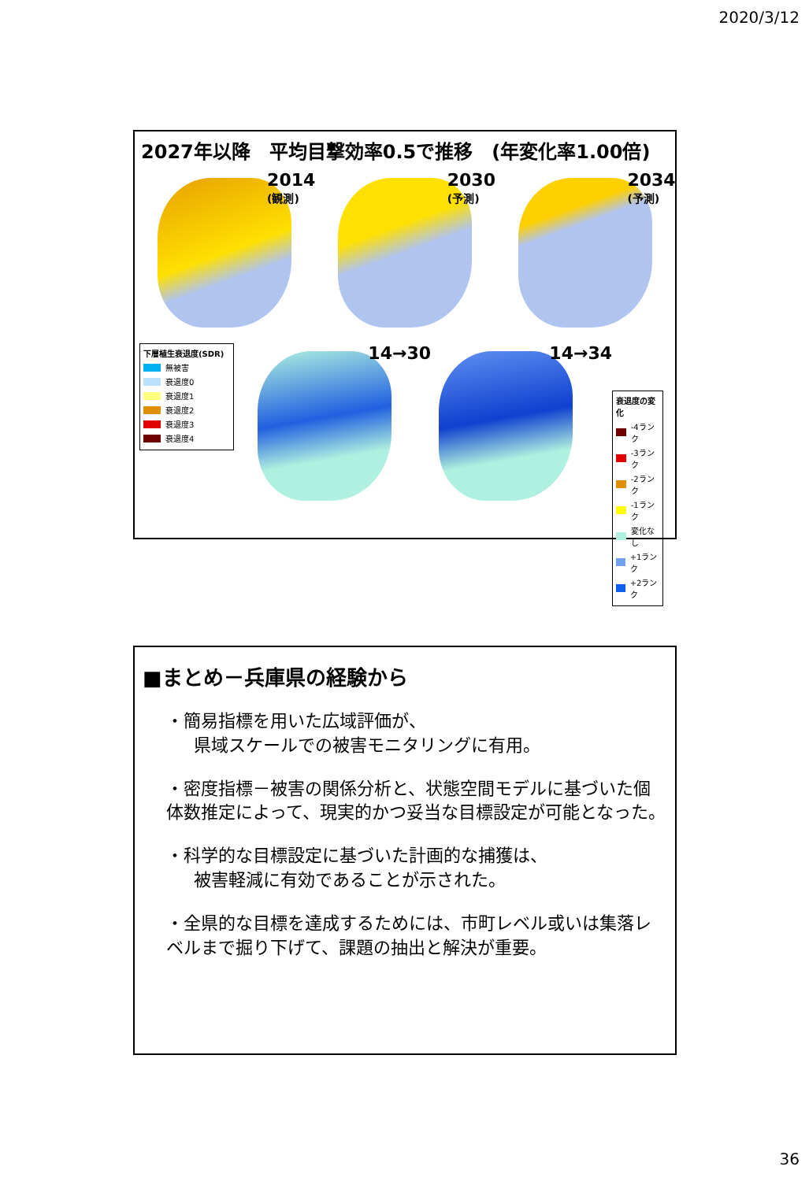2020/3/12
2027年以降　平均目撃効率0.5で推移　(年変化率1.00倍)
2014
(観測)
2030
(予測)
2034
(予測)
下層植生衰退度(SDR)
無被害
衰退度0
衰退度1
衰退度2
衰退度3
衰退度4
14→30
14→34
衰退度の変化
-4ランク
-3ランク
-2ランク
-1ランク
変化なし
+1ランク
+2ランク
■まとめ－兵庫県の経験から
・簡易指標を用いた広域評価が、
県域スケールでの被害モニタリングに有用。
・密度指標－被害の関係分析と、状態空間モデルに基づいた個体数推定によって、現実的かつ妥当な目標設定が可能となった。
・科学的な目標設定に基づいた計画的な捕獲は、
被害軽減に有効であることが示された。
・全県的な目標を達成するためには、市町レベル或いは集落レベルまで掘り下げて、課題の抽出と解決が重要。
36